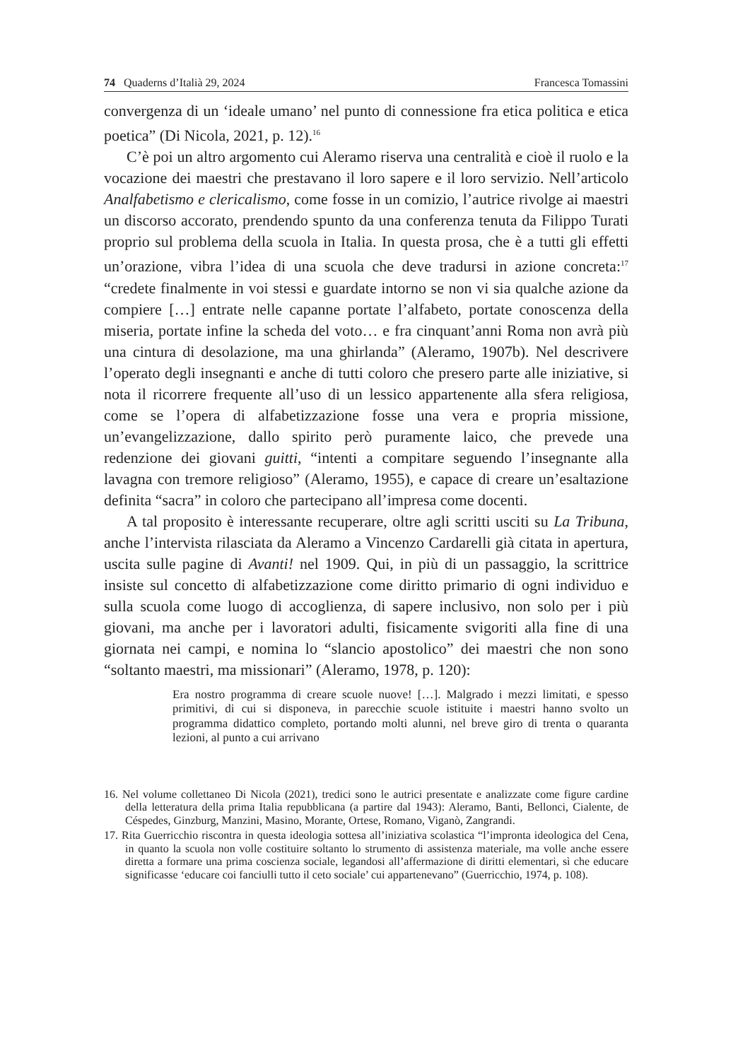74 Quaderns d’Italià 29, 2024 Francesca Tomassini
convergenza di un ‘ideale umano’ nel punto di connessione fra etica politica e etica poetica” (Di Nicola, 2021, p. 12).<sup>16</sup>
C’è poi un altro argomento cui Aleramo riserva una centralità e cioè il ruolo e la vocazione dei maestri che prestavano il loro sapere e il loro servizio. Nell’articolo Analfabetismo e clericalismo, come fosse in un comizio, l’autrice rivolge ai maestri un discorso accorato, prendendo spunto da una conferenza tenuta da Filippo Turati proprio sul problema della scuola in Italia. In questa prosa, che è a tutti gli effetti un’orazione, vibra l’idea di una scuola che deve tradursi in azione concreta:<sup>17</sup> “credete finalmente in voi stessi e guardate intorno se non vi sia qualche azione da compiere […] entrate nelle capanne portate l’alfabeto, portate conoscenza della miseria, portate infine la scheda del voto… e fra cinquant’anni Roma non avrà più una cintura di desolazione, ma una ghirlanda” (Aleramo, 1907b). Nel descrivere l’operato degli insegnanti e anche di tutti coloro che presero parte alle iniziative, si nota il ricorrere frequente all’uso di un lessico appartenente alla sfera religiosa, come se l’opera di alfabetizzazione fosse una vera e propria missione, un’evangelizzazione, dallo spirito però puramente laico, che prevede una redenzione dei giovani guitti, “intenti a compitare seguendo l’insegnante alla lavagna con tremore religioso” (Aleramo, 1955), e capace di creare un’esaltazione definita “sacra” in coloro che partecipano all’impresa come docenti.
A tal proposito è interessante recuperare, oltre agli scritti usciti su La Tribuna, anche l’intervista rilasciata da Aleramo a Vincenzo Cardarelli già citata in apertura, uscita sulle pagine di Avanti! nel 1909. Qui, in più di un passaggio, la scrittrice insiste sul concetto di alfabetizzazione come diritto primario di ogni individuo e sulla scuola come luogo di accoglienza, di sapere inclusivo, non solo per i più giovani, ma anche per i lavoratori adulti, fisicamente svigoriti alla fine di una giornata nei campi, e nomina lo “slancio apostolico” dei maestri che non sono “soltanto maestri, ma missionari” (Aleramo, 1978, p. 120):
Era nostro programma di creare scuole nuove! […]. Malgrado i mezzi limitati, e spesso primitivi, di cui si disponeva, in parecchie scuole istituite i maestri hanno svolto un programma didattico completo, portando molti alunni, nel breve giro di trenta o quaranta lezioni, al punto a cui arrivano
16. Nel volume collettaneo Di Nicola (2021), tredici sono le autrici presentate e analizzate come figure cardine della letteratura della prima Italia repubblicana (a partire dal 1943): Aleramo, Banti, Bellonci, Cialente, de Céspedes, Ginzburg, Manzini, Masino, Morante, Ortese, Romano, Viganò, Zangrandi.
17. Rita Guerricchio riscontra in questa ideologia sottesa all’iniziativa scolastica “l’impronta ideologica del Cena, in quanto la scuola non volle costituire soltanto lo strumento di assistenza materiale, ma volle anche essere diretta a formare una prima coscienza sociale, legandosi all’affermazione di diritti elementari, sì che educare significasse ‘educare coi fanciulli tutto il ceto sociale’ cui appartenevano” (Guerricchio, 1974, p. 108).